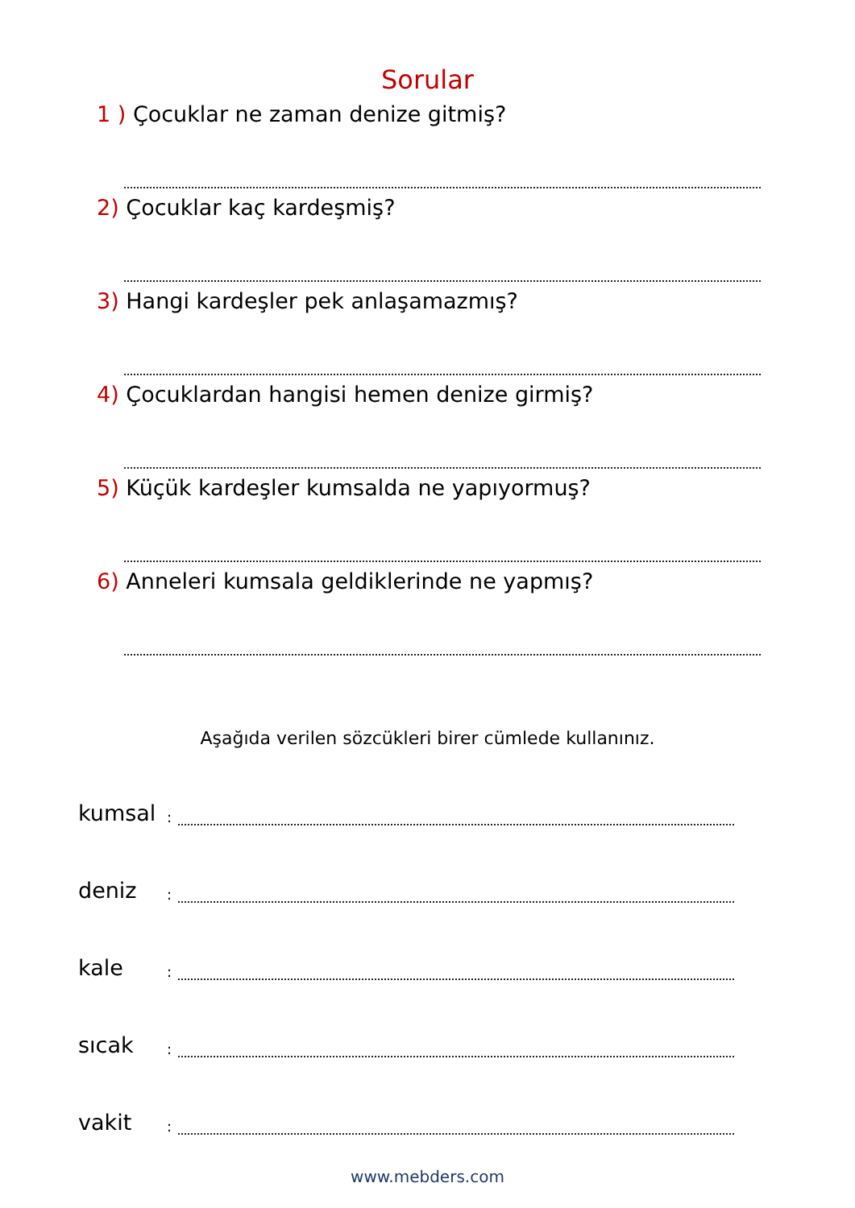Sorular
1 ) Çocuklar ne zaman denize gitmiş?
2) Çocuklar kaç kardeşmiş?
3) Hangi kardeşler pek anlaşamazmış?
4) Çocuklardan hangisi hemen denize girmiş?
5) Küçük kardeşler kumsalda ne yapıyormuş?
6) Anneleri kumsala geldiklerinde ne yapmış?
Aşağıda verilen sözcükleri birer cümlede kullanınız.
kumsal
:
deniz
:
kale
:
sıcak
:
vakit
:
www.mebders.com